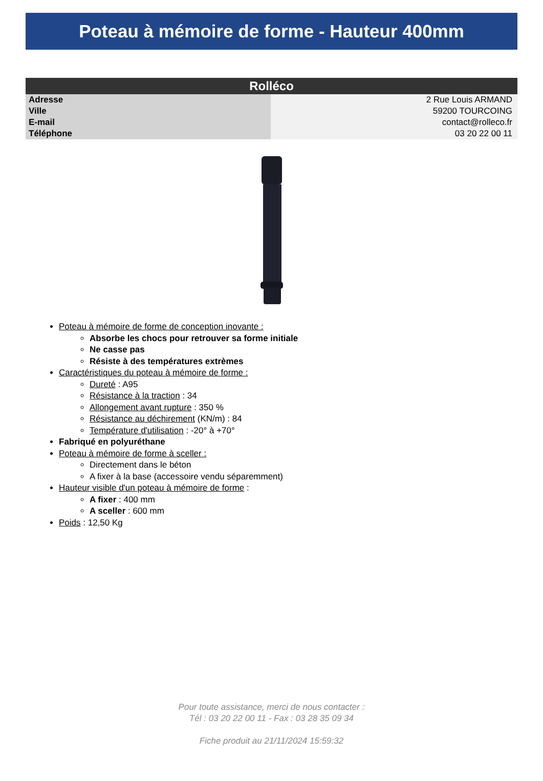Poteau à mémoire de forme - Hauteur 400mm
| Rolléco | |
| --- | --- |
| Adresse | 2 Rue Louis ARMAND |
| Ville | 59200 TOURCOING |
| E-mail | contact@rolleco.fr |
| Téléphone | 03 20 22 00 11 |
Poteau à mémoire de forme de conception inovante :
Absorbe les chocs pour retrouver sa forme initiale
Ne casse pas
Résiste à des températures extrèmes
Caractéristiques du poteau à mémoire de forme :
Dureté : A95
Résistance à la traction : 34
Allongement avant rupture : 350 %
Résistance au déchirement (KN/m) : 84
Température d'utilisation : -20° à +70°
Fabriqué en polyuréthane
Poteau à mémoire de forme à sceller :
Directement dans le béton
A fixer à la base (accessoire vendu séparemment)
Hauteur visible d'un poteau à mémoire de forme :
A fixer : 400 mm
A sceller : 600 mm
Poids : 12,50 Kg
Pour toute assistance, merci de nous contacter :
Tél : 03 20 22 00 11 - Fax : 03 28 35 09 34
Fiche produit au 21/11/2024 15:59:32